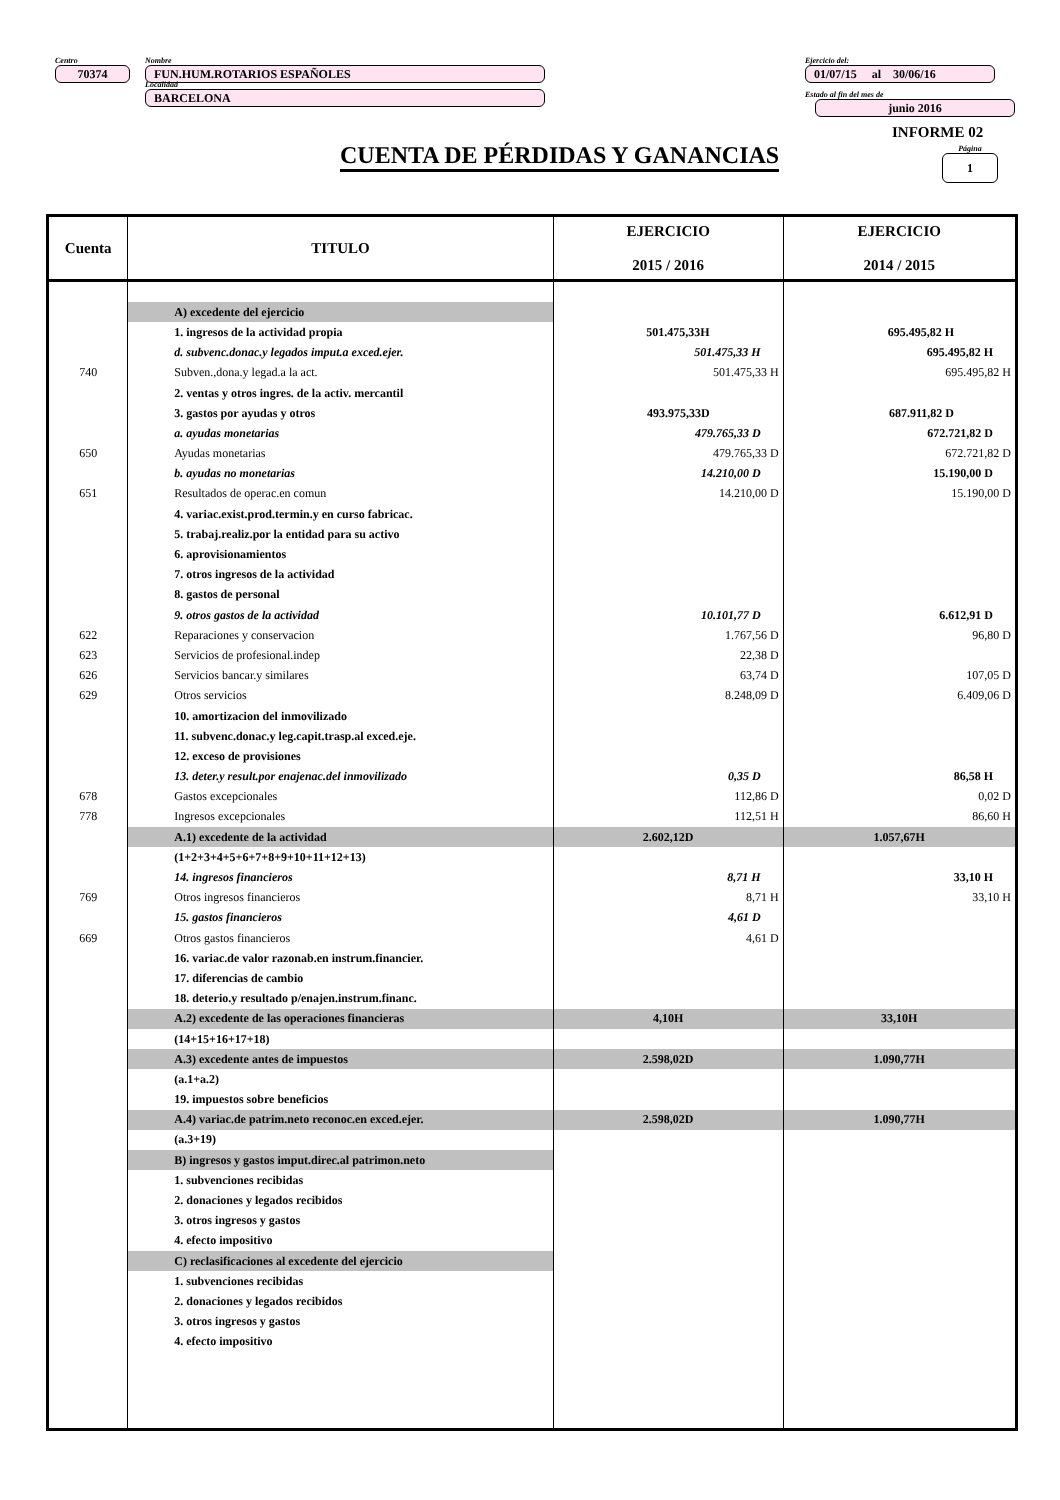Centro
70374
Nombre
FUN.HUM.ROTARIOS ESPAÑOLES
Localidad
BARCELONA
Ejercicio del:
01/07/15 al 30/06/16
Estado al fin del mes de
junio 2016
INFORME 02
Página
1
CUENTA DE PÉRDIDAS Y GANANCIAS
| Cuenta | TITULO | EJERCICIO 2015 / 2016 | EJERCICIO 2014 / 2015 |
| --- | --- | --- | --- |
| | A) excedente del ejercicio | | |
| | 1. ingresos de la actividad propia | 501.475,33H | 695.495,82 H |
| | d. subvenc.donac.y legados imput.a exced.ejer. | 501.475,33 H | 695.495,82 H |
| 740 | Subven.,dona.y legad.a la act. | 501.475,33 H | 695.495,82 H |
| | 2. ventas y otros ingres. de la activ. mercantil | | |
| | 3. gastos por ayudas y otros | 493.975,33D | 687.911,82 D |
| | a. ayudas monetarias | 479.765,33 D | 672.721,82 D |
| 650 | Ayudas monetarias | 479.765,33 D | 672.721,82 D |
| | b. ayudas no monetarias | 14.210,00 D | 15.190,00 D |
| 651 | Resultados de operac.en comun | 14.210,00 D | 15.190,00 D |
| | 4. variac.exist.prod.termin.y en curso fabricac. | | |
| | 5. trabaj.realiz.por la entidad para su activo | | |
| | 6. aprovisionamientos | | |
| | 7. otros ingresos de la actividad | | |
| | 8. gastos de personal | | |
| | 9. otros gastos de la actividad | 10.101,77 D | 6.612,91 D |
| 622 | Reparaciones y conservacion | 1.767,56 D | 96,80 D |
| 623 | Servicios de profesional.indep | 22,38 D | |
| 626 | Servicios bancar.y similares | 63,74 D | 107,05 D |
| 629 | Otros servicios | 8.248,09 D | 6.409,06 D |
| | 10. amortizacion del inmovilizado | | |
| | 11. subvenc.donac.y leg.capit.trasp.al exced.eje. | | |
| | 12. exceso de provisiones | | |
| | 13. deter.y result.por enajenac.del inmovilizado | 0,35 D | 86,58 H |
| 678 | Gastos excepcionales | 112,86 D | 0,02 D |
| 778 | Ingresos excepcionales | 112,51 H | 86,60 H |
| | A.1) excedente de la actividad | 2.602,12D | 1.057,67H |
| | (1+2+3+4+5+6+7+8+9+10+11+12+13) | | |
| | 14. ingresos financieros | 8,71 H | 33,10 H |
| 769 | Otros ingresos financieros | 8,71 H | 33,10 H |
| | 15. gastos financieros | 4,61 D | |
| 669 | Otros gastos financieros | 4,61 D | |
| | 16. variac.de valor razonab.en instrum.financier. | | |
| | 17. diferencias de cambio | | |
| | 18. deterio.y resultado p/enajen.instrum.financ. | | |
| | A.2) excedente de las operaciones financieras | 4,10H | 33,10H |
| | (14+15+16+17+18) | | |
| | A.3) excedente antes de impuestos | 2.598,02D | 1.090,77H |
| | (a.1+a.2) | | |
| | 19. impuestos sobre beneficios | | |
| | A.4) variac.de patrim.neto reconoc.en exced.ejer. | 2.598,02D | 1.090,77H |
| | (a.3+19) | | |
| | B) ingresos y gastos imput.direc.al patrimon.neto | | |
| | 1. subvenciones recibidas | | |
| | 2. donaciones y legados recibidos | | |
| | 3. otros ingresos y gastos | | |
| | 4. efecto impositivo | | |
| | C) reclasificaciones al excedente del ejercicio | | |
| | 1. subvenciones recibidas | | |
| | 2. donaciones y legados recibidos | | |
| | 3. otros ingresos y gastos | | |
| | 4. efecto impositivo | | |